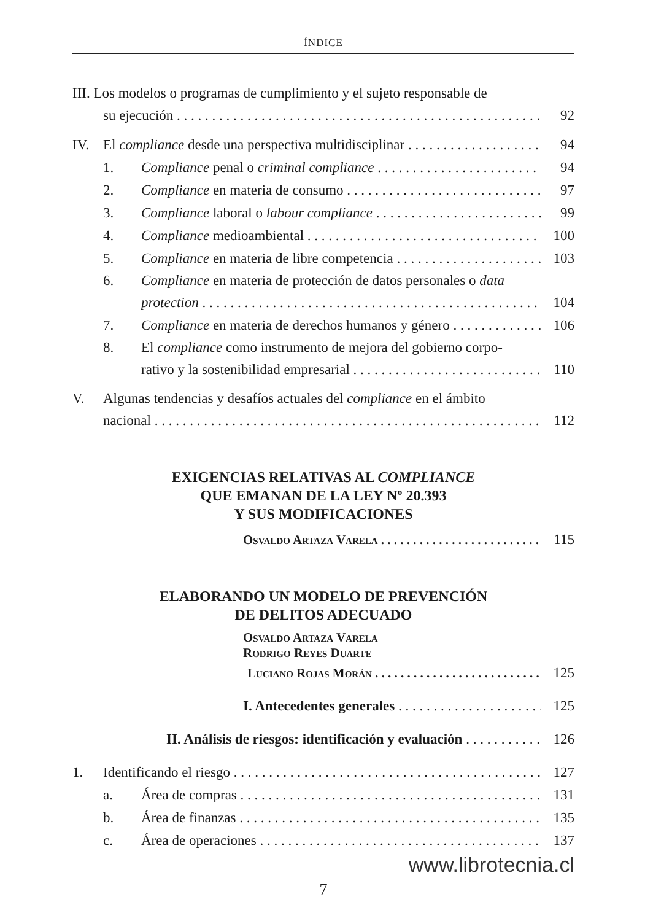ÍNDICE
III. Los modelos o programas de cumplimiento y el sujeto responsable de
su ejecución 92
IV. El compliance desde una perspectiva multidisciplinar 94
1. Compliance penal o criminal compliance 94
2. Compliance en materia de consumo 97
3. Compliance laboral o labour compliance 99
4. Compliance medioambiental 100
5. Compliance en materia de libre competencia 103
6. Compliance en materia de protección de datos personales o data
protection 104
7. Compliance en materia de derechos humanos y género 106
8. El compliance como instrumento de mejora del gobierno corpo-
rativo y la sostenibilidad empresarial 110
V. Algunas tendencias y desafíos actuales del compliance en el ámbito
nacional 112
EXIGENCIAS RELATIVAS AL COMPLIANCE
QUE EMANAN DE LA LEY Nº 20.393
Y SUS MODIFICACIONES
Osvaldo Artaza Varela 115
ELABORANDO UN MODELO DE PREVENCIÓN
DE DELITOS ADECUADO
Osvaldo Artaza Varela
Rodrigo Reyes Duarte
Luciano Rojas Morán 125
I. Antecedentes generales 125
II. Análisis de riesgos: identificación y evaluación 126
1. Identificando el riesgo 127
a. Área de compras 131
b. Área de finanzas 135
c. Área de operaciones 137
www.librotecnia.cl
7